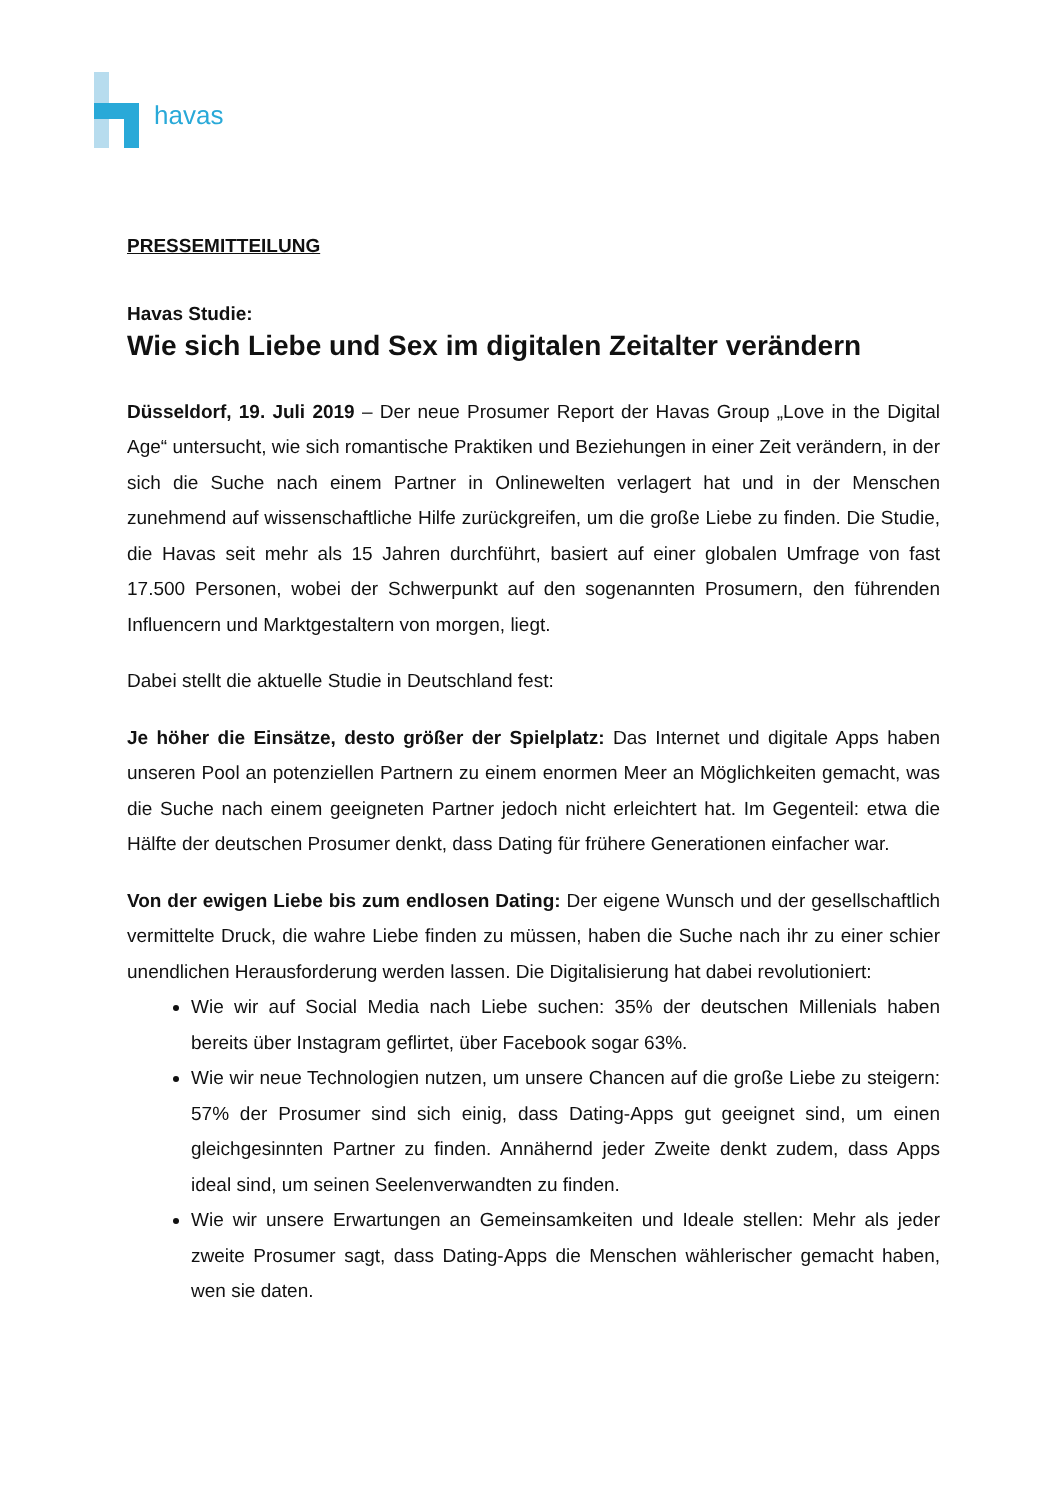havas
PRESSEMITTEILUNG
Havas Studie:
Wie sich Liebe und Sex im digitalen Zeitalter verändern
Düsseldorf, 19. Juli 2019 – Der neue Prosumer Report der Havas Group „Love in the Digital Age“ untersucht, wie sich romantische Praktiken und Beziehungen in einer Zeit verändern, in der sich die Suche nach einem Partner in Onlinewelten verlagert hat und in der Menschen zunehmend auf wissenschaftliche Hilfe zurückgreifen, um die große Liebe zu finden. Die Studie, die Havas seit mehr als 15 Jahren durchführt, basiert auf einer globalen Umfrage von fast 17.500 Personen, wobei der Schwerpunkt auf den sogenannten Prosumern, den führenden Influencern und Marktgestaltern von morgen, liegt.
Dabei stellt die aktuelle Studie in Deutschland fest:
Je höher die Einsätze, desto größer der Spielplatz: Das Internet und digitale Apps haben unseren Pool an potenziellen Partnern zu einem enormen Meer an Möglichkeiten gemacht, was die Suche nach einem geeigneten Partner jedoch nicht erleichtert hat. Im Gegenteil: etwa die Hälfte der deutschen Prosumer denkt, dass Dating für frühere Generationen einfacher war.
Von der ewigen Liebe bis zum endlosen Dating: Der eigene Wunsch und der gesellschaftlich vermittelte Druck, die wahre Liebe finden zu müssen, haben die Suche nach ihr zu einer schier unendlichen Herausforderung werden lassen. Die Digitalisierung hat dabei revolutioniert:
Wie wir auf Social Media nach Liebe suchen: 35% der deutschen Millenials haben bereits über Instagram geflirtet, über Facebook sogar 63%.
Wie wir neue Technologien nutzen, um unsere Chancen auf die große Liebe zu steigern: 57% der Prosumer sind sich einig, dass Dating-Apps gut geeignet sind, um einen gleichgesinnten Partner zu finden. Annähernd jeder Zweite denkt zudem, dass Apps ideal sind, um seinen Seelenverwandten zu finden.
Wie wir unsere Erwartungen an Gemeinsamkeiten und Ideale stellen: Mehr als jeder zweite Prosumer sagt, dass Dating-Apps die Menschen wählerischer gemacht haben, wen sie daten.